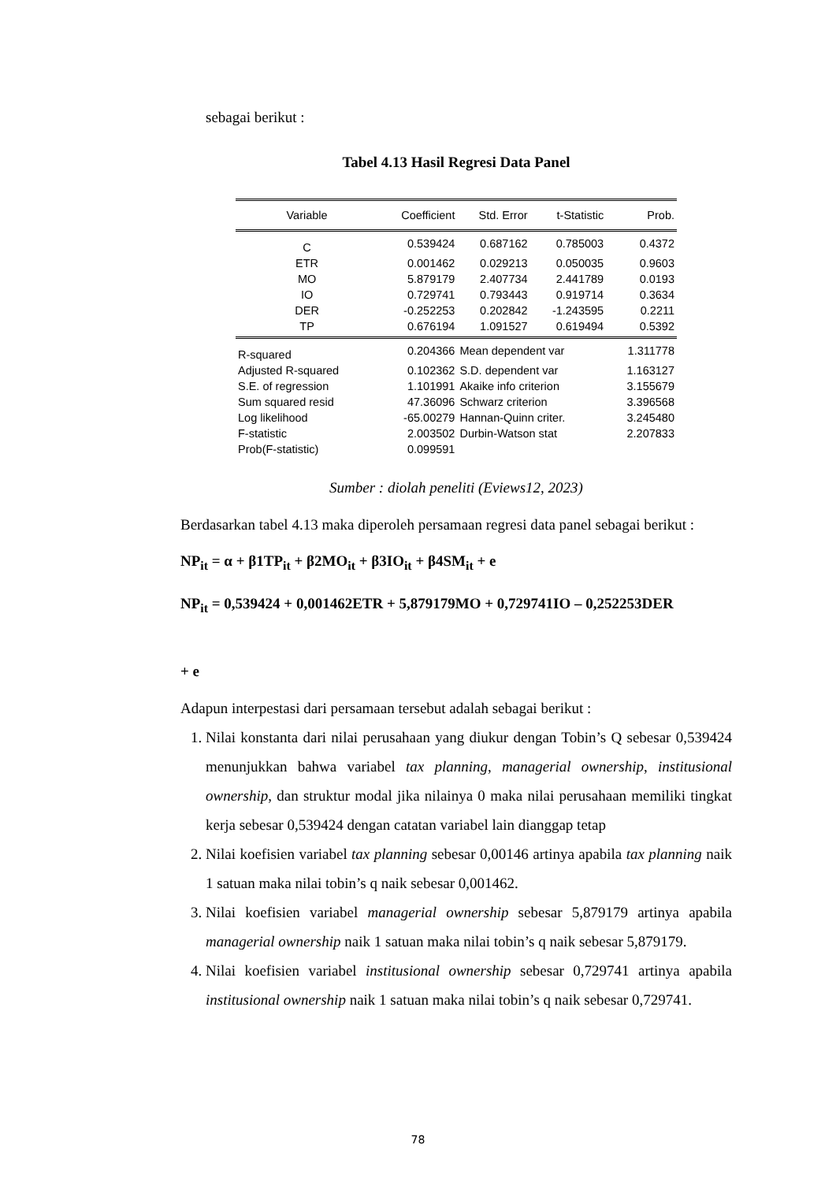sebagai berikut :
Tabel 4.13 Hasil Regresi Data Panel
| Variable | Coefficient | Std. Error | t-Statistic | Prob. |
| --- | --- | --- | --- | --- |
| C | 0.539424 | 0.687162 | 0.785003 | 0.4372 |
| ETR | 0.001462 | 0.029213 | 0.050035 | 0.9603 |
| MO | 5.879179 | 2.407734 | 2.441789 | 0.0193 |
| IO | 0.729741 | 0.793443 | 0.919714 | 0.3634 |
| DER | -0.252253 | 0.202842 | -1.243595 | 0.2211 |
| TP | 0.676194 | 1.091527 | 0.619494 | 0.5392 |
| R-squared | 0.204366 | Mean dependent var | | 1.311778 |
| Adjusted R-squared | 0.102362 | S.D. dependent var | | 1.163127 |
| S.E. of regression | 1.101991 | Akaike info criterion | | 3.155679 |
| Sum squared resid | 47.36096 | Schwarz criterion | | 3.396568 |
| Log likelihood | -65.00279 | Hannan-Quinn criter. | | 3.245480 |
| F-statistic | 2.003502 | Durbin-Watson stat | | 2.207833 |
| Prob(F-statistic) | 0.099591 | | | |
Sumber : diolah peneliti (Eviews12, 2023)
Berdasarkan tabel 4.13 maka diperoleh persamaan regresi data panel sebagai berikut :
NP<sub>it</sub> = α + β1TP<sub>it</sub> + β2MO<sub>it</sub> + β3IO<sub>it</sub> + β4SM<sub>it</sub> + e
NP<sub>it</sub> = 0,539424 + 0,001462ETR + 5,879179MO + 0,729741IO – 0,252253DER
+ e
Adapun interpestasi dari persamaan tersebut adalah sebagai berikut :
1. Nilai konstanta dari nilai perusahaan yang diukur dengan Tobin’s Q sebesar 0,539424 menunjukkan bahwa variabel tax planning, managerial ownership, institusional ownership, dan struktur modal jika nilainya 0 maka nilai perusahaan memiliki tingkat kerja sebesar 0,539424 dengan catatan variabel lain dianggap tetap
2. Nilai koefisien variabel tax planning sebesar 0,00146 artinya apabila tax planning naik 1 satuan maka nilai tobin’s q naik sebesar 0,001462.
3. Nilai koefisien variabel managerial ownership sebesar 5,879179 artinya apabila managerial ownership naik 1 satuan maka nilai tobin’s q naik sebesar 5,879179.
4. Nilai koefisien variabel institusional ownership sebesar 0,729741 artinya apabila institusional ownership naik 1 satuan maka nilai tobin’s q naik sebesar 0,729741.
78